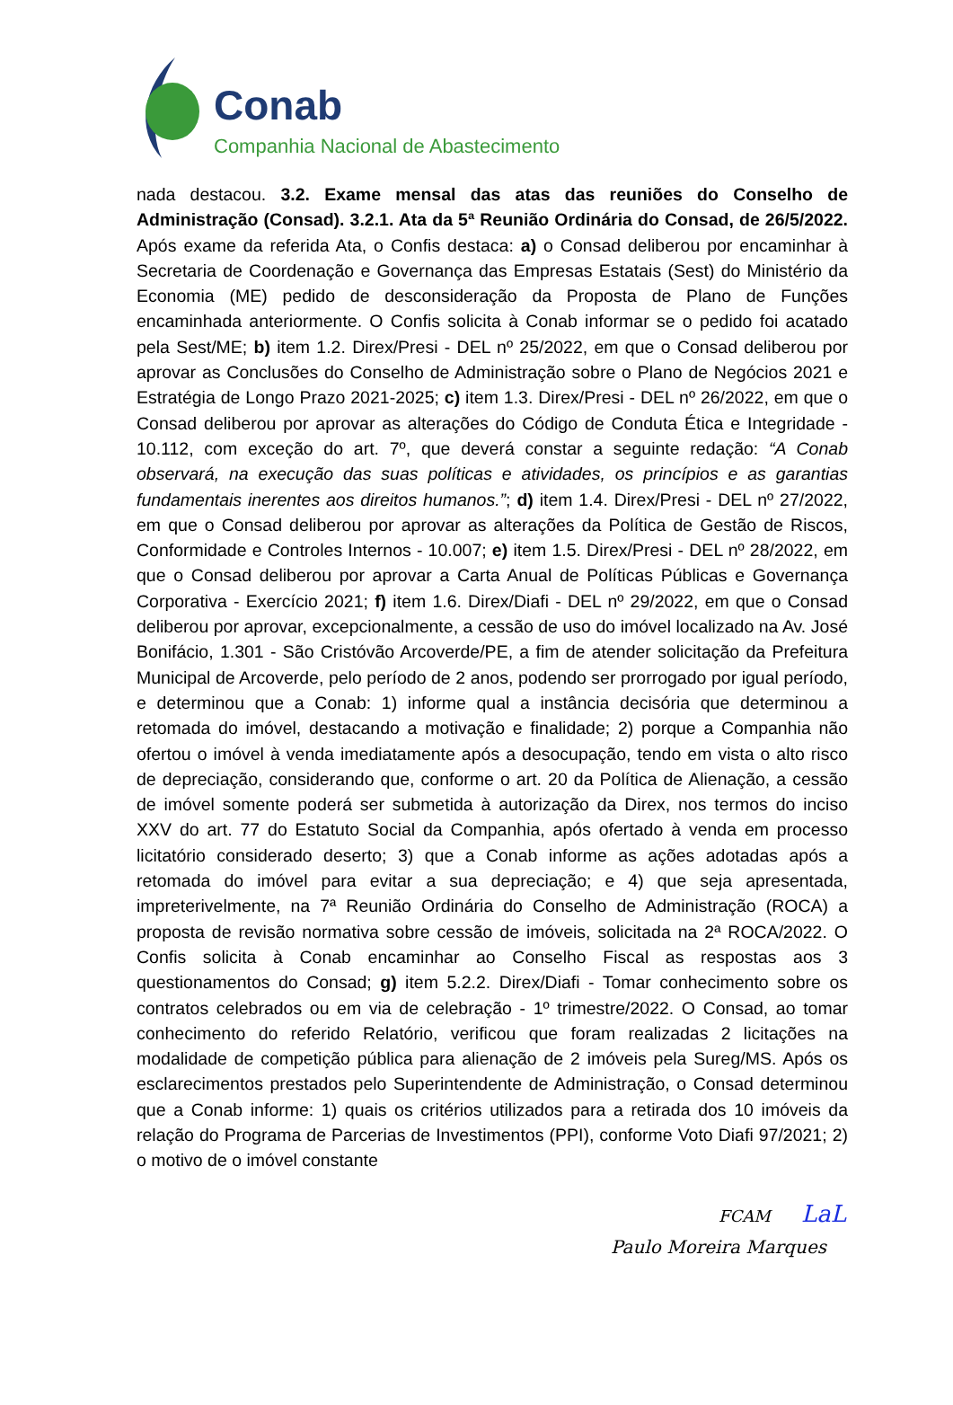Conab
Companhia Nacional de Abastecimento
nada destacou. 3.2. Exame mensal das atas das reuniões do Conselho de Administração (Consad). 3.2.1. Ata da 5ª Reunião Ordinária do Consad, de 26/5/2022. Após exame da referida Ata, o Confis destaca: a) o Consad deliberou por encaminhar à Secretaria de Coordenação e Governança das Empresas Estatais (Sest) do Ministério da Economia (ME) pedido de desconsideração da Proposta de Plano de Funções encaminhada anteriormente. O Confis solicita à Conab informar se o pedido foi acatado pela Sest/ME; b) item 1.2. Direx/Presi - DEL nº 25/2022, em que o Consad deliberou por aprovar as Conclusões do Conselho de Administração sobre o Plano de Negócios 2021 e Estratégia de Longo Prazo 2021-2025; c) item 1.3. Direx/Presi - DEL nº 26/2022, em que o Consad deliberou por aprovar as alterações do Código de Conduta Ética e Integridade - 10.112, com exceção do art. 7º, que deverá constar a seguinte redação: “A Conab observará, na execução das suas políticas e atividades, os princípios e as garantias fundamentais inerentes aos direitos humanos.”; d) item 1.4. Direx/Presi - DEL nº 27/2022, em que o Consad deliberou por aprovar as alterações da Política de Gestão de Riscos, Conformidade e Controles Internos - 10.007; e) item 1.5. Direx/Presi - DEL nº 28/2022, em que o Consad deliberou por aprovar a Carta Anual de Políticas Públicas e Governança Corporativa - Exercício 2021; f) item 1.6. Direx/Diafi - DEL nº 29/2022, em que o Consad deliberou por aprovar, excepcionalmente, a cessão de uso do imóvel localizado na Av. José Bonifácio, 1.301 - São Cristóvão Arcoverde/PE, a fim de atender solicitação da Prefeitura Municipal de Arcoverde, pelo período de 2 anos, podendo ser prorrogado por igual período, e determinou que a Conab: 1) informe qual a instância decisória que determinou a retomada do imóvel, destacando a motivação e finalidade; 2) porque a Companhia não ofertou o imóvel à venda imediatamente após a desocupação, tendo em vista o alto risco de depreciação, considerando que, conforme o art. 20 da Política de Alienação, a cessão de imóvel somente poderá ser submetida à autorização da Direx, nos termos do inciso XXV do art. 77 do Estatuto Social da Companhia, após ofertado à venda em processo licitatório considerado deserto; 3) que a Conab informe as ações adotadas após a retomada do imóvel para evitar a sua depreciação; e 4) que seja apresentada, impreterivelmente, na 7ª Reunião Ordinária do Conselho de Administração (ROCA) a proposta de revisão normativa sobre cessão de imóveis, solicitada na 2ª ROCA/2022. O Confis solicita à Conab encaminhar ao Conselho Fiscal as respostas aos 3 questionamentos do Consad; g) item 5.2.2. Direx/Diafi - Tomar conhecimento sobre os contratos celebrados ou em via de celebração - 1º trimestre/2022. O Consad, ao tomar conhecimento do referido Relatório, verificou que foram realizadas 2 licitações na modalidade de competição pública para alienação de 2 imóveis pela Sureg/MS. Após os esclarecimentos prestados pelo Superintendente de Administração, o Consad determinou que a Conab informe: 1) quais os critérios utilizados para a retirada dos 10 imóveis da relação do Programa de Parcerias de Investimentos (PPI), conforme Voto Diafi 97/2021; 2) o motivo de o imóvel constante
FCAM LaL
Paulo Moreira Marques